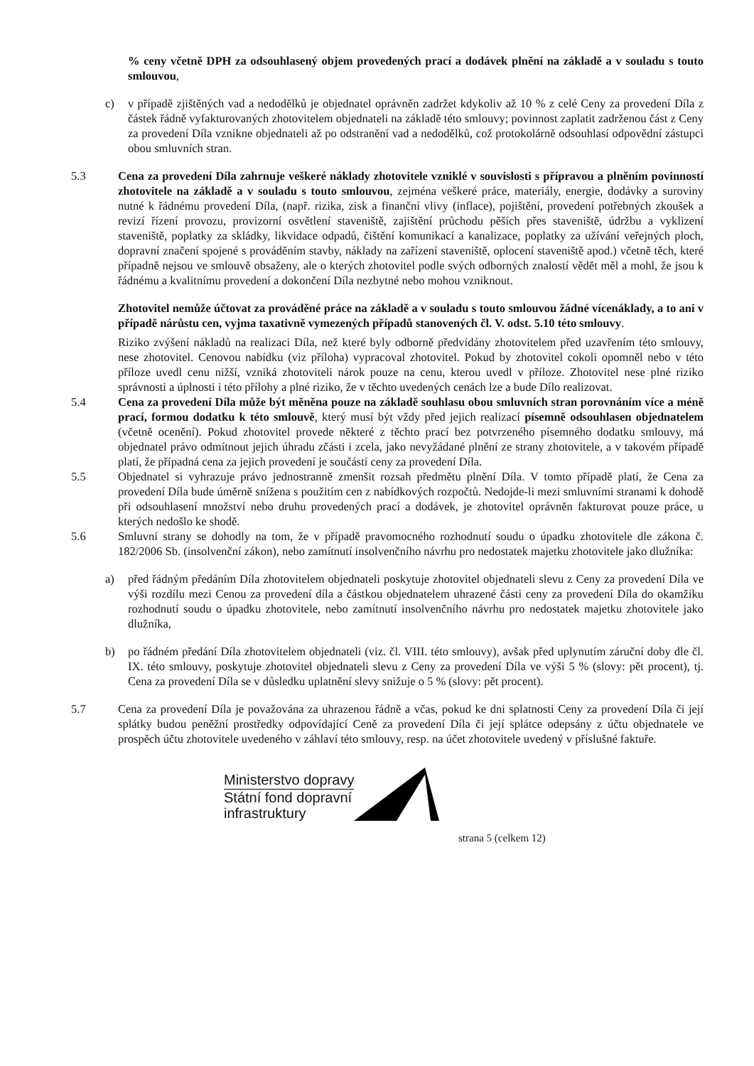% ceny včetně DPH za odsouhlasený objem provedených prací a dodávek plnění na základě a v souladu s touto smlouvou,
c) v případě zjištěných vad a nedodělků je objednatel oprávněn zadržet kdykoliv až 10 % z celé Ceny za provedení Díla z částek řádně vyfakturovaných zhotovitelem objednateli na základě této smlouvy; povinnost zaplatit zadrženou část z Ceny za provedení Díla vznikne objednateli až po odstranění vad a nedodělků, což protokolárně odsouhlasí odpovědní zástupci obou smluvních stran.
5.3 Cena za provedení Díla zahrnuje veškeré náklady zhotovitele vzniklé v souvislosti s přípravou a plněním povinností zhotovitele na základě a v souladu s touto smlouvou, zejména veškeré práce, materiály, energie, dodávky a suroviny nutné k řádnému provedení Díla, (např. rizika, zisk a finanční vlivy (inflace), pojištění, provedení potřebných zkoušek a revizí řízení provozu, provizorní osvětlení staveniště, zajištění průchodu pěších přes staveniště, údržbu a vyklizení staveniště, poplatky za skládky, likvidace odpadů, čištění komunikací a kanalizace, poplatky za užívání veřejných ploch, dopravní značení spojené s prováděním stavby, náklady na zařízení staveniště, oplocení staveniště apod.) včetně těch, které případně nejsou ve smlouvě obsaženy, ale o kterých zhotovitel podle svých odborných znalostí vědět měl a mohl, že jsou k řádnému a kvalitnímu provedení a dokončení Díla nezbytné nebo mohou vzniknout.
Zhotovitel nemůže účtovat za prováděné práce na základě a v souladu s touto smlouvou žádné vícenáklady, a to ani v případě nárůstu cen, vyjma taxativně vymezených případů stanovených čl. V. odst. 5.10 této smlouvy.
Riziko zvýšení nákladů na realizaci Díla, než které byly odborně předvídány zhotovitelem před uzavřením této smlouvy, nese zhotovitel. Cenovou nabídku (viz příloha) vypracoval zhotovitel. Pokud by zhotovitel cokoli opomněl nebo v této příloze uvedl cenu nižší, vzniká zhotoviteli nárok pouze na cenu, kterou uvedl v příloze. Zhotovitel nese plné riziko správnosti a úplnosti i této přílohy a plné riziko, že v těchto uvedených cenách lze a bude Dílo realizovat.
5.4 Cena za provedení Díla může být měněna pouze na základě souhlasu obou smluvních stran porovnáním více a méně prací, formou dodatku k této smlouvě, který musí být vždy před jejich realizací písemně odsouhlasen objednatelem (včetně ocenění). Pokud zhotovitel provede některé z těchto prací bez potvrzeného písemného dodatku smlouvy, má objednatel právo odmítnout jejich úhradu zčásti i zcela, jako nevyžádané plnění ze strany zhotovitele, a v takovém případě platí, že případná cena za jejich provedení je součástí ceny za provedení Díla.
5.5 Objednatel si vyhrazuje právo jednostranně zmenšit rozsah předmětu plnění Díla. V tomto případě platí, že Cena za provedení Díla bude úměrně snížena s použitím cen z nabídkových rozpočtů. Nedojde-li mezi smluvními stranami k dohodě při odsouhlasení množství nebo druhu provedených prací a dodávek, je zhotovitel oprávněn fakturovat pouze práce, u kterých nedošlo ke shodě.
5.6 Smluvní strany se dohodly na tom, že v případě pravomocného rozhodnutí soudu o úpadku zhotovitele dle zákona č. 182/2006 Sb. (insolvenční zákon), nebo zamítnutí insolvenčního návrhu pro nedostatek majetku zhotovitele jako dlužníka:
a) před řádným předáním Díla zhotovitelem objednateli poskytuje zhotovitel objednateli slevu z Ceny za provedení Díla ve výši rozdílu mezi Cenou za provedení díla a částkou objednatelem uhrazené části ceny za provedení Díla do okamžiku rozhodnutí soudu o úpadku zhotovitele, nebo zamítnutí insolvenčního návrhu pro nedostatek majetku zhotovitele jako dlužníka,
b) po řádném předání Díla zhotovitelem objednateli (viz. čl. VIII. této smlouvy), avšak před uplynutím záruční doby dle čl. IX. této smlouvy, poskytuje zhotovitel objednateli slevu z Ceny za provedení Díla ve výši 5 % (slovy: pět procent), tj. Cena za provedení Díla se v důsledku uplatnění slevy snižuje o 5 % (slovy: pět procent).
5.7 Cena za provedení Díla je považována za uhrazenou řádně a včas, pokud ke dni splatnosti Ceny za provedení Díla či její splátky budou peněžní prostředky odpovídající Ceně za provedení Díla či její splátce odepsány z účtu objednatele ve prospěch účtu zhotovitele uvedeného v záhlaví této smlouvy, resp. na účet zhotovitele uvedený v příslušné faktuře.
Ministerstvo dopravy
Státní fond dopravní
infrastruktury
strana 5 (celkem 12)